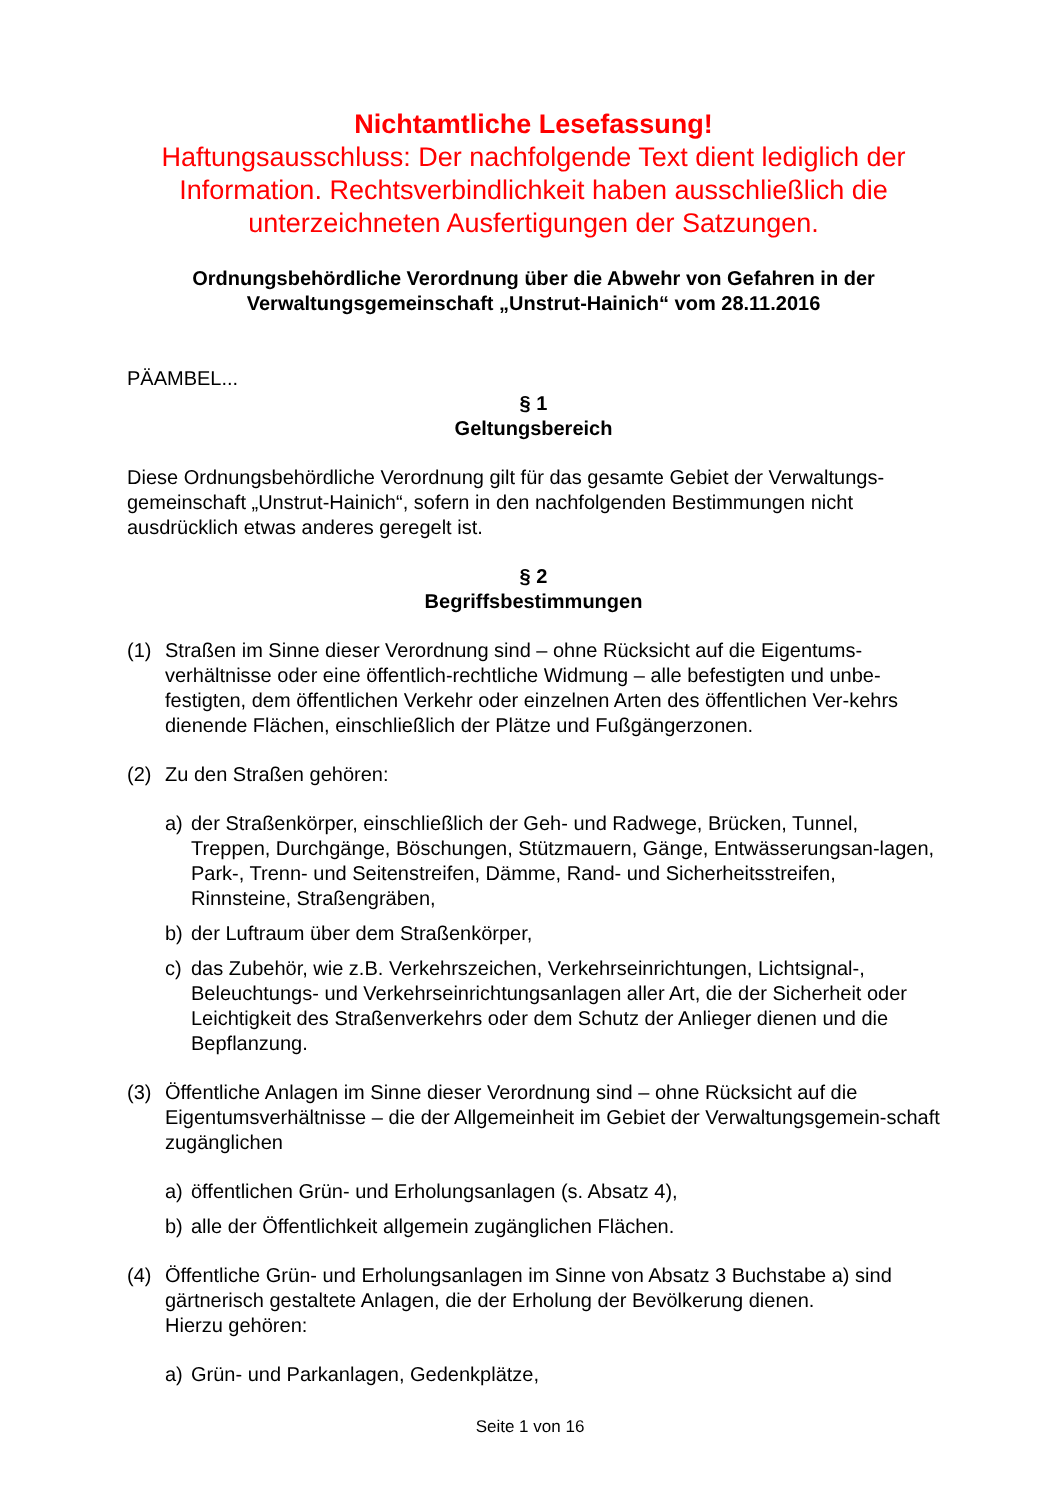Nichtamtliche Lesefassung!
Haftungsausschluss: Der nachfolgende Text dient lediglich der Information. Rechtsverbindlichkeit haben ausschließlich die unterzeichneten Ausfertigungen der Satzungen.
Ordnungsbehördliche Verordnung über die Abwehr von Gefahren in der Verwaltungsgemeinschaft „Unstrut-Hainich“ vom 28.11.2016
PÄAMBEL...
§ 1
Geltungsbereich
Diese Ordnungsbehördliche Verordnung gilt für das gesamte Gebiet der Verwaltungs-gemeinschaft „Unstrut-Hainich“, sofern in den nachfolgenden Bestimmungen nicht ausdrücklich etwas anderes geregelt ist.
§ 2
Begriffsbestimmungen
(1) Straßen im Sinne dieser Verordnung sind – ohne Rücksicht auf die Eigentums-verhältnisse oder eine öffentlich-rechtliche Widmung – alle befestigten und unbe-festigten, dem öffentlichen Verkehr oder einzelnen Arten des öffentlichen Ver-kehrs dienende Flächen, einschließlich der Plätze und Fußgängerzonen.
(2) Zu den Straßen gehören:
a) der Straßenkörper, einschließlich der Geh- und Radwege, Brücken, Tunnel, Treppen, Durchgänge, Böschungen, Stützmauern, Gänge, Entwässerungsan-lagen, Park-, Trenn- und Seitenstreifen, Dämme, Rand- und Sicherheitsstreifen, Rinnsteine, Straßengräben,
b) der Luftraum über dem Straßenkörper,
c) das Zubehör, wie z.B. Verkehrszeichen, Verkehrseinrichtungen, Lichtsignal-, Beleuchtungs- und Verkehrseinrichtungsanlagen aller Art, die der Sicherheit oder Leichtigkeit des Straßenverkehrs oder dem Schutz der Anlieger dienen und die Bepflanzung.
(3) Öffentliche Anlagen im Sinne dieser Verordnung sind – ohne Rücksicht auf die Eigentumsverhältnisse – die der Allgemeinheit im Gebiet der Verwaltungsgemein-schaft zugänglichen
a) öffentlichen Grün- und Erholungsanlagen (s. Absatz 4),
b) alle der Öffentlichkeit allgemein zugänglichen Flächen.
(4) Öffentliche Grün- und Erholungsanlagen im Sinne von Absatz 3 Buchstabe a) sind gärtnerisch gestaltete Anlagen, die der Erholung der Bevölkerung dienen.
Hierzu gehören:
a) Grün- und Parkanlagen, Gedenkplätze,
Seite 1 von 16